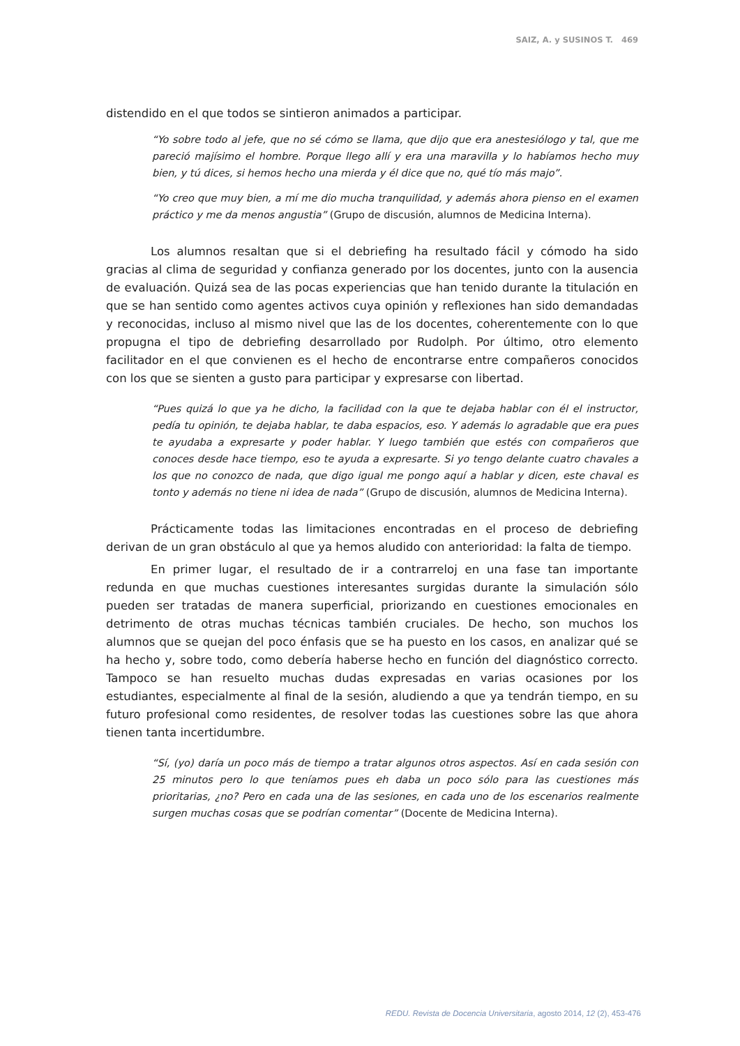SAIZ, A. y SUSINOS T. 469
distendido en el que todos se sintieron animados a participar.
“Yo sobre todo al jefe, que no sé cómo se llama, que dijo que era anestesiólogo y tal, que me pareció majísimo el hombre. Porque llego allí y era una maravilla y lo habíamos hecho muy bien, y tú dices, si hemos hecho una mierda y él dice que no, qué tío más majo”.
“Yo creo que muy bien, a mí me dio mucha tranquilidad, y además ahora pienso en el examen práctico y me da menos angustia” (Grupo de discusión, alumnos de Medicina Interna).
Los alumnos resaltan que si el debriefing ha resultado fácil y cómodo ha sido gracias al clima de seguridad y confianza generado por los docentes, junto con la ausencia de evaluación. Quizá sea de las pocas experiencias que han tenido durante la titulación en que se han sentido como agentes activos cuya opinión y reflexiones han sido demandadas y reconocidas, incluso al mismo nivel que las de los docentes, coherentemente con lo que propugna el tipo de debriefing desarrollado por Rudolph. Por último, otro elemento facilitador en el que convienen es el hecho de encontrarse entre compañeros conocidos con los que se sienten a gusto para participar y expresarse con libertad.
“Pues quizá lo que ya he dicho, la facilidad con la que te dejaba hablar con él el instructor, pedía tu opinión, te dejaba hablar, te daba espacios, eso. Y además lo agradable que era pues te ayudaba a expresarte y poder hablar. Y luego también que estés con compañeros que conoces desde hace tiempo, eso te ayuda a expresarte. Si yo tengo delante cuatro chavales a los que no conozco de nada, que digo igual me pongo aquí a hablar y dicen, este chaval es tonto y además no tiene ni idea de nada” (Grupo de discusión, alumnos de Medicina Interna).
Prácticamente todas las limitaciones encontradas en el proceso de debriefing derivan de un gran obstáculo al que ya hemos aludido con anterioridad: la falta de tiempo.
En primer lugar, el resultado de ir a contrarreloj en una fase tan importante redunda en que muchas cuestiones interesantes surgidas durante la simulación sólo pueden ser tratadas de manera superficial, priorizando en cuestiones emocionales en detrimento de otras muchas técnicas también cruciales. De hecho, son muchos los alumnos que se quejan del poco énfasis que se ha puesto en los casos, en analizar qué se ha hecho y, sobre todo, como debería haberse hecho en función del diagnóstico correcto. Tampoco se han resuelto muchas dudas expresadas en varias ocasiones por los estudiantes, especialmente al final de la sesión, aludiendo a que ya tendrán tiempo, en su futuro profesional como residentes, de resolver todas las cuestiones sobre las que ahora tienen tanta incertidumbre.
“Sí, (yo) daría un poco más de tiempo a tratar algunos otros aspectos. Así en cada sesión con 25 minutos pero lo que teníamos pues eh daba un poco sólo para las cuestiones más prioritarias, ¿no? Pero en cada una de las sesiones, en cada uno de los escenarios realmente surgen muchas cosas que se podrían comentar” (Docente de Medicina Interna).
REDU. Revista de Docencia Universitaria, agosto 2014, 12 (2), 453-476